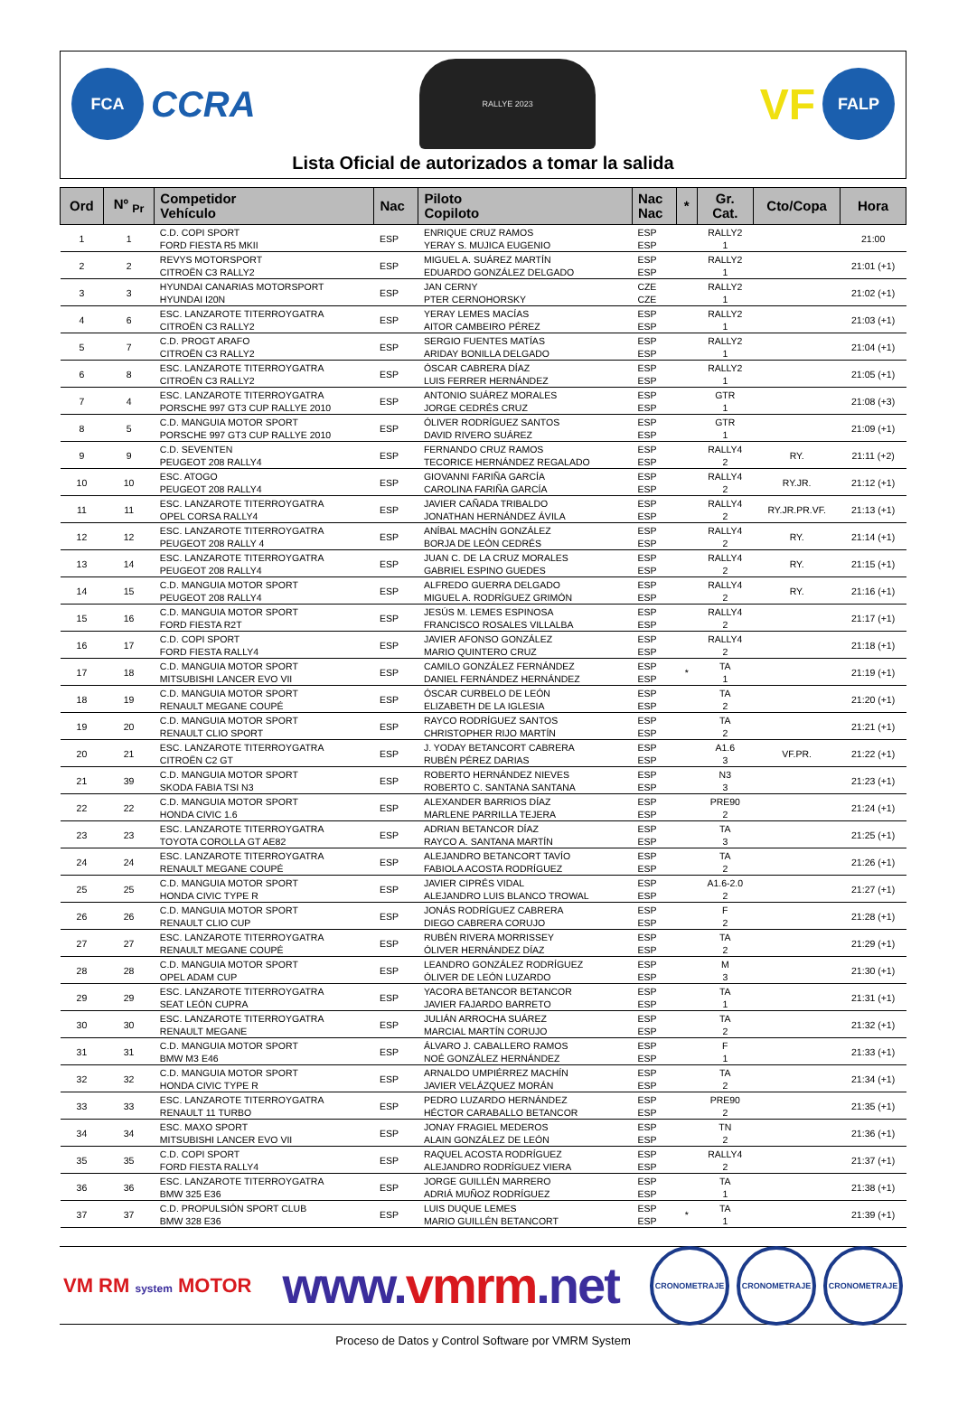FCA
CCRA
RALLYE 2023
VF
FALP
Lista Oficial de autorizados a tomar la salida
| Ord | Nº <sub>Pr</sub> | Competidor Vehículo | Nac | Piloto Copiloto | Nac Nac | * | Gr. Cat. | Cto/Copa | Hora |
| --- | --- | --- | --- | --- | --- | --- | --- | --- | --- |
| 1 | 1 | C.D. COPI SPORT FORD FIESTA R5 MKII | ESP | ENRIQUE CRUZ RAMOS YERAY S. MUJICA EUGENIO | ESP ESP | | RALLY2 1 | | 21:00 |
| 2 | 2 | REVYS MOTORSPORT CITROËN C3 RALLY2 | ESP | MIGUEL A. SUÁREZ MARTÍN EDUARDO GONZÁLEZ DELGADO | ESP ESP | | RALLY2 1 | | 21:01 (+1) |
| 3 | 3 | HYUNDAI CANARIAS MOTORSPORT HYUNDAI I20N | ESP | JAN CERNY PTER CERNOHORSKY | CZE CZE | | RALLY2 1 | | 21:02 (+1) |
| 4 | 6 | ESC. LANZAROTE TITERROYGATRA CITROËN C3 RALLY2 | ESP | YERAY LEMES MACÍAS AITOR CAMBEIRO PÉREZ | ESP ESP | | RALLY2 1 | | 21:03 (+1) |
| 5 | 7 | C.D. PROGT ARAFO CITROËN C3 RALLY2 | ESP | SERGIO FUENTES MATÍAS ARIDAY BONILLA DELGADO | ESP ESP | | RALLY2 1 | | 21:04 (+1) |
| 6 | 8 | ESC. LANZAROTE TITERROYGATRA CITROËN C3 RALLY2 | ESP | ÓSCAR CABRERA DÍAZ LUIS FERRER HERNÁNDEZ | ESP ESP | | RALLY2 1 | | 21:05 (+1) |
| 7 | 4 | ESC. LANZAROTE TITERROYGATRA PORSCHE 997 GT3 CUP RALLYE 2010 | ESP | ANTONIO SUÁREZ MORALES JORGE CEDRÉS CRUZ | ESP ESP | | GTR 1 | | 21:08 (+3) |
| 8 | 5 | C.D. MANGUIA MOTOR SPORT PORSCHE 997 GT3 CUP RALLYE 2010 | ESP | ÓLIVER RODRÍGUEZ SANTOS DAVID RIVERO SUÁREZ | ESP ESP | | GTR 1 | | 21:09 (+1) |
| 9 | 9 | C.D. SEVENTEN PEUGEOT 208 RALLY4 | ESP | FERNANDO CRUZ RAMOS TECORICE HERNÁNDEZ REGALADO | ESP ESP | | RALLY4 2 | RY. | 21:11 (+2) |
| 10 | 10 | ESC. ATOGO PEUGEOT 208 RALLY4 | ESP | GIOVANNI FARIÑA GARCÍA CAROLINA FARIÑA GARCÍA | ESP ESP | | RALLY4 2 | RY.JR. | 21:12 (+1) |
| 11 | 11 | ESC. LANZAROTE TITERROYGATRA OPEL CORSA RALLY4 | ESP | JAVIER CAÑADA TRIBALDO JONATHAN HERNÁNDEZ ÁVILA | ESP ESP | | RALLY4 2 | RY.JR.PR.VF. | 21:13 (+1) |
| 12 | 12 | ESC. LANZAROTE TITERROYGATRA PEUGEOT 208 RALLY 4 | ESP | ANÍBAL MACHÍN GONZÁLEZ BORJA DE LEÓN CEDRÉS | ESP ESP | | RALLY4 2 | RY. | 21:14 (+1) |
| 13 | 14 | ESC. LANZAROTE TITERROYGATRA PEUGEOT 208 RALLY4 | ESP | JUAN C. DE LA CRUZ MORALES GABRIEL ESPINO GUEDES | ESP ESP | | RALLY4 2 | RY. | 21:15 (+1) |
| 14 | 15 | C.D. MANGUIA MOTOR SPORT PEUGEOT 208 RALLY4 | ESP | ALFREDO GUERRA DELGADO MIGUEL A. RODRÍGUEZ GRIMÓN | ESP ESP | | RALLY4 2 | RY. | 21:16 (+1) |
| 15 | 16 | C.D. MANGUIA MOTOR SPORT FORD FIESTA R2T | ESP | JESÚS M. LEMES ESPINOSA FRANCISCO ROSALES VILLALBA | ESP ESP | | RALLY4 2 | | 21:17 (+1) |
| 16 | 17 | C.D. COPI SPORT FORD FIESTA RALLY4 | ESP | JAVIER AFONSO GONZÁLEZ MARIO QUINTERO CRUZ | ESP ESP | | RALLY4 2 | | 21:18 (+1) |
| 17 | 18 | C.D. MANGUIA MOTOR SPORT MITSUBISHI LANCER EVO VII | ESP | CAMILO GONZÁLEZ FERNÁNDEZ DANIEL FERNÁNDEZ HERNÁNDEZ | ESP ESP | * | TA 1 | | 21:19 (+1) |
| 18 | 19 | C.D. MANGUIA MOTOR SPORT RENAULT MEGANE COUPÉ | ESP | ÓSCAR CURBELO DE LEÓN ELIZABETH DE LA IGLESIA | ESP ESP | | TA 2 | | 21:20 (+1) |
| 19 | 20 | C.D. MANGUIA MOTOR SPORT RENAULT CLIO SPORT | ESP | RAYCO RODRÍGUEZ SANTOS CHRISTOPHER RIJO MARTÍN | ESP ESP | | TA 2 | | 21:21 (+1) |
| 20 | 21 | ESC. LANZAROTE TITERROYGATRA CITROËN C2 GT | ESP | J. YODAY BETANCORT CABRERA RUBÉN PÉREZ DARIAS | ESP ESP | | A1.6 3 | VF.PR. | 21:22 (+1) |
| 21 | 39 | C.D. MANGUIA MOTOR SPORT SKODA FABIA TSI N3 | ESP | ROBERTO HERNÁNDEZ NIEVES ROBERTO C. SANTANA SANTANA | ESP ESP | | N3 3 | | 21:23 (+1) |
| 22 | 22 | C.D. MANGUIA MOTOR SPORT HONDA CIVIC 1.6 | ESP | ALEXANDER BARRIOS DÍAZ MARLENE PARRILLA TEJERA | ESP ESP | | PRE90 2 | | 21:24 (+1) |
| 23 | 23 | ESC. LANZAROTE TITERROYGATRA TOYOTA COROLLA GT AE82 | ESP | ADRIAN BETANCOR DÍAZ RAYCO A. SANTANA MARTÍN | ESP ESP | | TA 3 | | 21:25 (+1) |
| 24 | 24 | ESC. LANZAROTE TITERROYGATRA RENAULT MEGANE COUPÉ | ESP | ALEJANDRO BETANCORT TAVÍO FABIOLA ACOSTA RODRÍGUEZ | ESP ESP | | TA 2 | | 21:26 (+1) |
| 25 | 25 | C.D. MANGUIA MOTOR SPORT HONDA CIVIC TYPE R | ESP | JAVIER CIPRÉS VIDAL ALEJANDRO LUIS BLANCO TROWAL | ESP ESP | | A1.6-2.0 2 | | 21:27 (+1) |
| 26 | 26 | C.D. MANGUIA MOTOR SPORT RENAULT CLIO CUP | ESP | JONÁS RODRÍGUEZ CABRERA DIEGO CABRERA CORUJO | ESP ESP | | F 2 | | 21:28 (+1) |
| 27 | 27 | ESC. LANZAROTE TITERROYGATRA RENAULT MEGANE COUPÉ | ESP | RUBÉN RIVERA MORRISSEY ÓLIVER HERNÁNDEZ DÍAZ | ESP ESP | | TA 2 | | 21:29 (+1) |
| 28 | 28 | C.D. MANGUIA MOTOR SPORT OPEL ADAM CUP | ESP | LEANDRO GONZÁLEZ RODRÍGUEZ ÓLIVER DE LEÓN LUZARDO | ESP ESP | | M 3 | | 21:30 (+1) |
| 29 | 29 | ESC. LANZAROTE TITERROYGATRA SEAT LEÓN CUPRA | ESP | YACORA BETANCOR BETANCOR JAVIER FAJARDO BARRETO | ESP ESP | | TA 1 | | 21:31 (+1) |
| 30 | 30 | ESC. LANZAROTE TITERROYGATRA RENAULT MEGANE | ESP | JULIÁN ARROCHA SUÁREZ MARCIAL MARTÍN CORUJO | ESP ESP | | TA 2 | | 21:32 (+1) |
| 31 | 31 | C.D. MANGUIA MOTOR SPORT BMW M3 E46 | ESP | ÁLVARO J. CABALLERO RAMOS NOÉ GONZÁLEZ HERNÁNDEZ | ESP ESP | | F 1 | | 21:33 (+1) |
| 32 | 32 | C.D. MANGUIA MOTOR SPORT HONDA CIVIC TYPE R | ESP | ARNALDO UMPIÉRREZ MACHÍN JAVIER VELÁZQUEZ MORÁN | ESP ESP | | TA 2 | | 21:34 (+1) |
| 33 | 33 | ESC. LANZAROTE TITERROYGATRA RENAULT 11 TURBO | ESP | PEDRO LUZARDO HERNÁNDEZ HÉCTOR CARABALLO BETANCOR | ESP ESP | | PRE90 2 | | 21:35 (+1) |
| 34 | 34 | ESC. MAXO SPORT MITSUBISHI LANCER EVO VII | ESP | JONAY FRAGIEL MEDEROS ALAIN GONZÁLEZ DE LEÓN | ESP ESP | | TN 2 | | 21:36 (+1) |
| 35 | 35 | C.D. COPI SPORT FORD FIESTA RALLY4 | ESP | RAQUEL ACOSTA RODRÍGUEZ ALEJANDRO RODRÍGUEZ VIERA | ESP ESP | | RALLY4 2 | | 21:37 (+1) |
| 36 | 36 | ESC. LANZAROTE TITERROYGATRA BMW 325 E36 | ESP | JORGE GUILLÉN MARRERO ADRIÁ MUÑOZ RODRÍGUEZ | ESP ESP | | TA 1 | | 21:38 (+1) |
| 37 | 37 | C.D. PROPULSIÓN SPORT CLUB BMW 328 E36 | ESP | LUIS DUQUE LEMES MARIO GUILLÉN BETANCORT | ESP ESP | * | TA 1 | | 21:39 (+1) |
VM RM system MOTOR
www.vmrm.net
CRONOMETRAJE CRONOMETRAJE CRONOMETRAJE
Proceso de Datos y Control Software por VMRM System